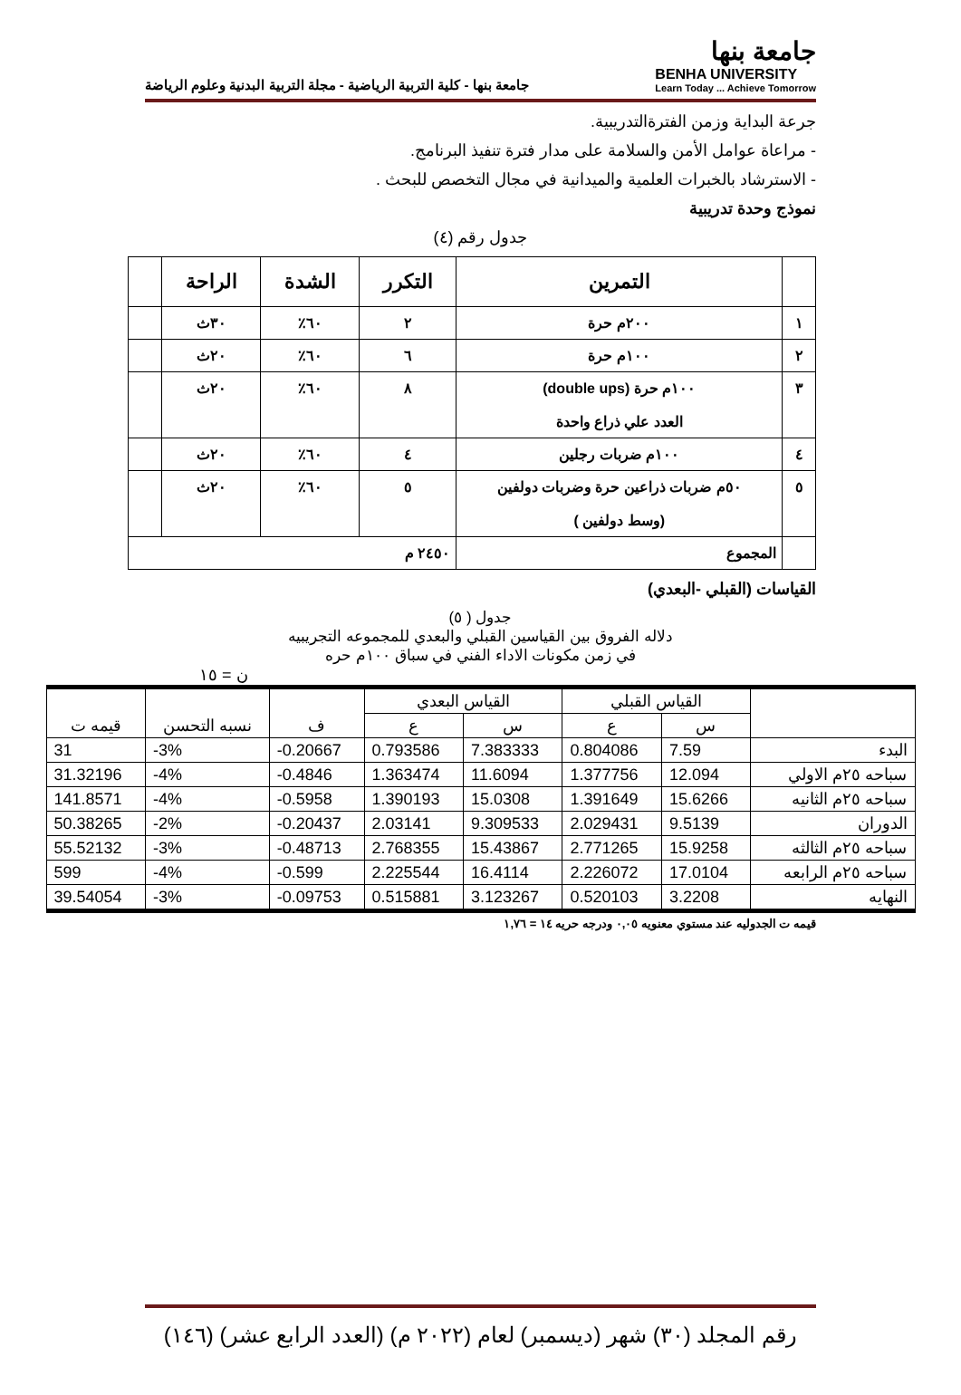جامعة بنها
BENHA UNIVERSITY
Learn Today ... Achieve Tomorrow
جامعة بنها - كلية التربية الرياضية - مجلة التربية البدنية وعلوم الرياضة
جرعة البداية وزمن الفترةالتدريبية.
- مراعاة عوامل الأمن والسلامة على مدار فترة تنفيذ البرنامج.
- الاسترشاد بالخبرات العلمية والميدانية في مجال التخصص للبحث .
نموذج وحدة تدريبية
جدول رقم (٤)
| | التمرين | التكرر | الشدة | الراحة | |
| --- | --- | --- | --- | --- | --- |
| ١ | ٢٠٠م حرة | ٢ | ٦٠٪ | ٣٠ث | |
| ٢ | ١٠٠م حرة | ٦ | ٦٠٪ | ٢٠ث | |
| ٣ | ١٠٠م حرة (double ups) العدد علي ذراع واحدة | ٨ | ٦٠٪ | ٢٠ث | |
| ٤ | ١٠٠م ضربات رجلين | ٤ | ٦٠٪ | ٢٠ث | |
| ٥ | ٥٠م ضربات ذراعين حرة وضربات دولفين (وسط دولفين ) | ٥ | ٦٠٪ | ٢٠ث | |
| | المجموع | ٢٤٥٠ م | | | |
القياسات (القبلي -البعدي)
جدول ( ٥)
دلاله الفروق بين القياسين القبلي والبعدي للمجموعه التجريبيه
في زمن مكونات الاداء الفني في سباق ١٠٠م حره
ن = ١٥
| | القياس القبلي | | القياس البعدي | | ف | نسبه التحسن | قيمه ت |
| --- | --- | --- | --- | --- | --- | --- | --- |
| | س | ع | س | ع | | | |
| البدء | 7.59 | 0.804086 | 7.383333 | 0.793586 | -0.20667 | -3% | 31 |
| سباحه ٢٥م الاولي | 12.094 | 1.377756 | 11.6094 | 1.363474 | -0.4846 | -4% | 31.32196 |
| سباحه ٢٥م الثانيه | 15.6266 | 1.391649 | 15.0308 | 1.390193 | -0.5958 | -4% | 141.8571 |
| الدوران | 9.5139 | 2.029431 | 9.309533 | 2.03141 | -0.20437 | -2% | 50.38265 |
| سباحه ٢٥م الثالثه | 15.9258 | 2.771265 | 15.43867 | 2.768355 | -0.48713 | -3% | 55.52132 |
| سباحه ٢٥م الرابعه | 17.0104 | 2.226072 | 16.4114 | 2.225544 | -0.599 | -4% | 599 |
| النهايه | 3.2208 | 0.520103 | 3.123267 | 0.515881 | -0.09753 | -3% | 39.54054 |
قيمه ت الجدوليه عند مستوي معنويه ٠,٠٥ ودرجه حريه ١٤ = ١,٧٦
رقم المجلد (٣٠) شهر (ديسمبر) لعام (٢٠٢٢ م) (العدد الرابع عشر) (١٤٦)